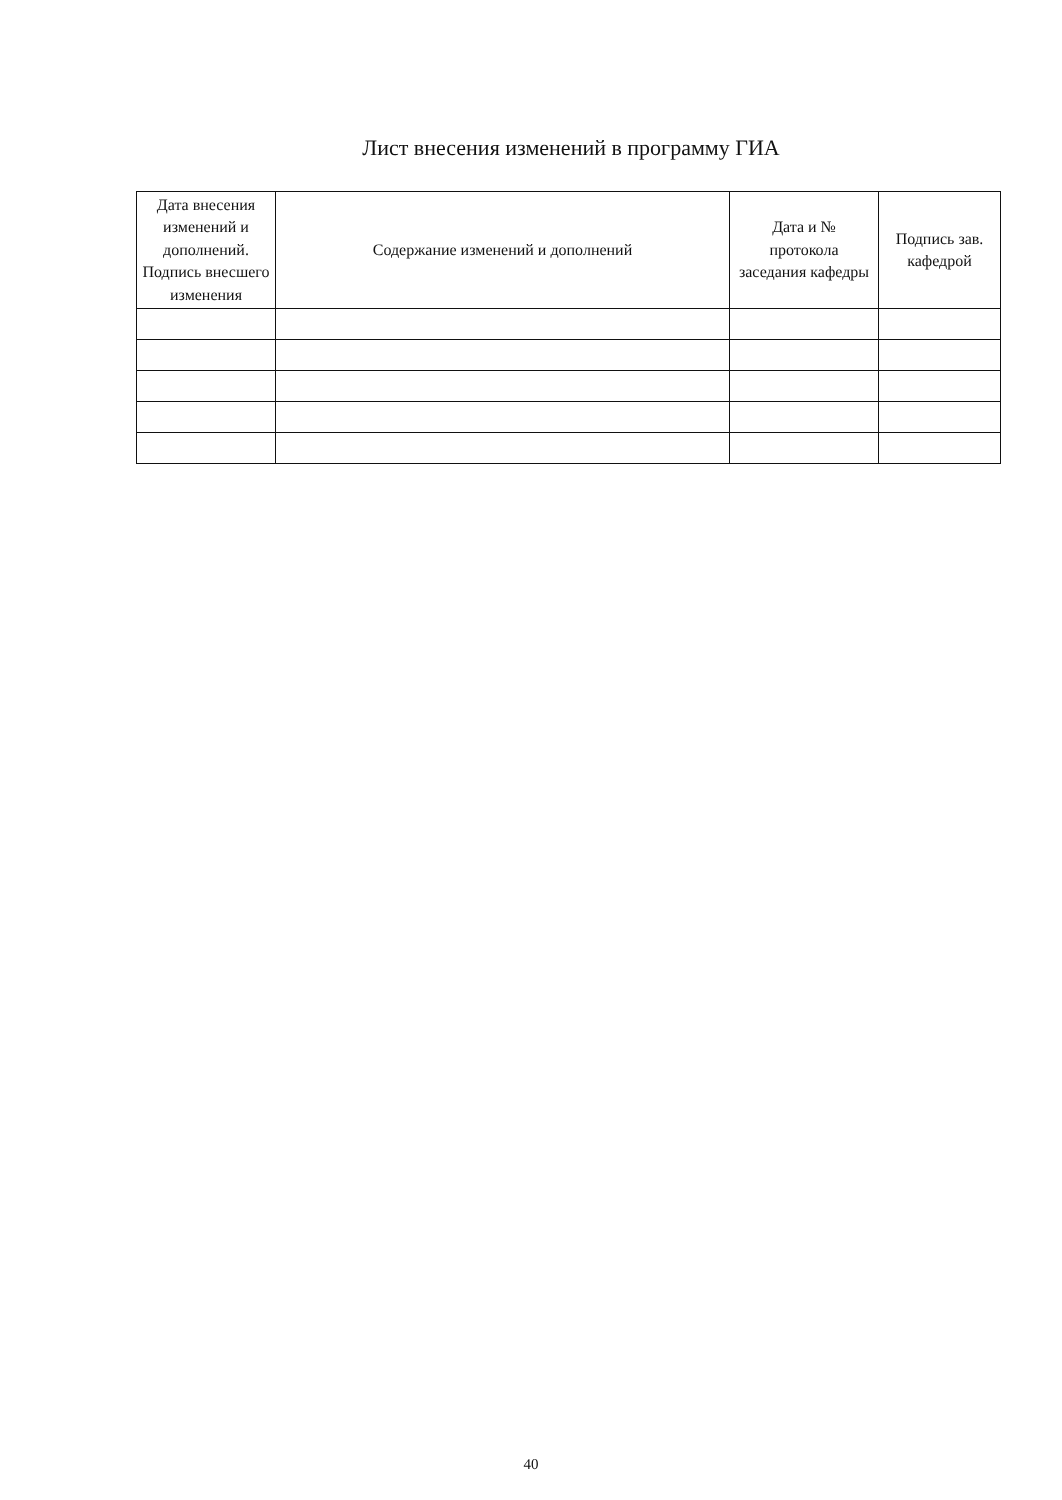Лист внесения изменений в программу ГИА
| Дата внесения изменений и дополнений. Подпись внесшего изменения | Содержание изменений и дополнений | Дата и № протокола заседания кафедры | Подпись зав. кафедрой |
| --- | --- | --- | --- |
40